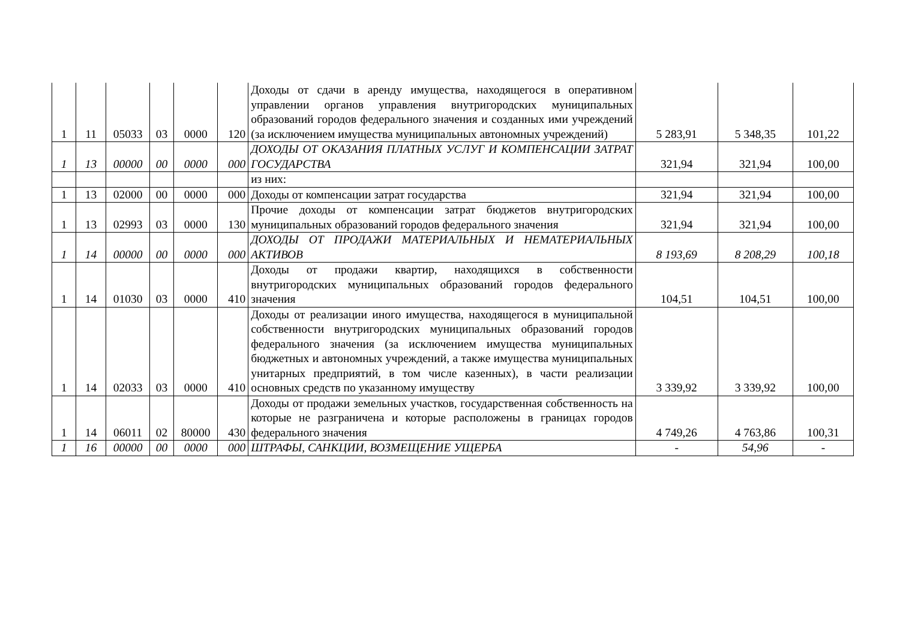| 1 | 11 | 05033 | 03 | 0000 | 120 | Доходы от сдачи в аренду имущества, находящегося в оперативном управлении органов управления внутригородских муниципальных образований городов федерального значения и созданных ими учреждений (за исключением имущества муниципальных автономных учреждений) | 5 283,91 | 5 348,35 | 101,22 |
| 1 | 13 | 00000 | 00 | 0000 | 000 | ДОХОДЫ ОТ ОКАЗАНИЯ ПЛАТНЫХ УСЛУГ И КОМПЕНСАЦИИ ЗАТРАТ ГОСУДАРСТВА | 321,94 | 321,94 | 100,00 |
| | | | | | | из них: | | | |
| 1 | 13 | 02000 | 00 | 0000 | 000 | Доходы от компенсации затрат государства | 321,94 | 321,94 | 100,00 |
| 1 | 13 | 02993 | 03 | 0000 | 130 | Прочие доходы от компенсации затрат бюджетов внутригородских муниципальных образований городов федерального значения | 321,94 | 321,94 | 100,00 |
| 1 | 14 | 00000 | 00 | 0000 | 000 | ДОХОДЫ ОТ ПРОДАЖИ МАТЕРИАЛЬНЫХ И НЕМАТЕРИАЛЬНЫХ АКТИВОВ | 8 193,69 | 8 208,29 | 100,18 |
| 1 | 14 | 01030 | 03 | 0000 | 410 | Доходы от продажи квартир, находящихся в собственности внутригородских муниципальных образований городов федерального значения | 104,51 | 104,51 | 100,00 |
| 1 | 14 | 02033 | 03 | 0000 | 410 | Доходы от реализации иного имущества, находящегося в муниципальной собственности внутригородских муниципальных образований городов федерального значения (за исключением имущества муниципальных бюджетных и автономных учреждений, а также имущества муниципальных унитарных предприятий, в том числе казенных), в части реализации основных средств по указанному имуществу | 3 339,92 | 3 339,92 | 100,00 |
| 1 | 14 | 06011 | 02 | 80000 | 430 | Доходы от продажи земельных участков, государственная собственность на которые не разграничена и которые расположены в границах городов федерального значения | 4 749,26 | 4 763,86 | 100,31 |
| 1 | 16 | 00000 | 00 | 0000 | 000 | ШТРАФЫ, САНКЦИИ, ВОЗМЕЩЕНИЕ УЩЕРБА | - | 54,96 | - |